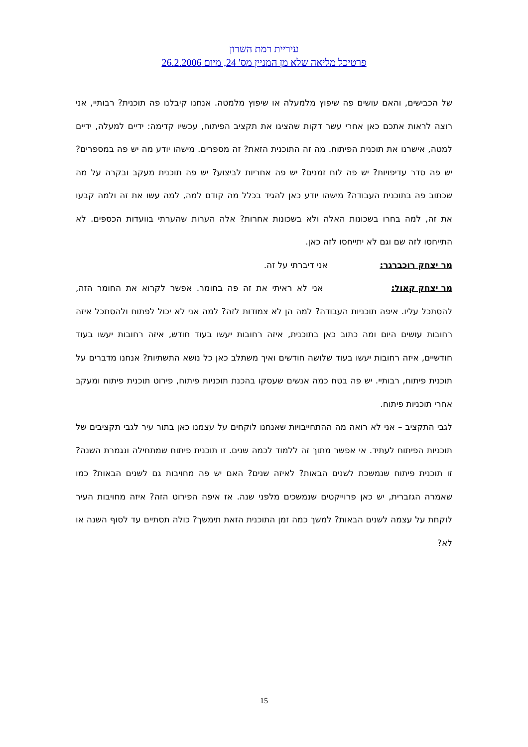עיריית רמת השרון
פרטיכל מליאה שלא מן המניין מס' 24, מיום 26.2.2006
של הכבישים, והאם עושים פה שיפוץ מלמעלה או שיפוץ מלמטה. אנחנו קיבלנו פה תוכנית? רבותיי, אני רוצה לראות אתכם כאן אחרי עשר דקות שהציגו את תקציב הפיתוח, עכשיו קדימה: ידיים למעלה, ידיים למטה, אישרנו את תוכנית הפיתוח. מה זה התוכנית הזאת? זה מספרים. מישהו יודע מה יש פה במספרים? יש פה סדר עדיפויות? יש פה לוח זמנים? יש פה אחריות לביצוע? יש פה תוכנית מעקב ובקרה על מה שכתוב פה בתוכנית העבודה? מישהו יודע כאן להגיד בכלל מה קודם למה, למה עשו את זה ולמה קבעו את זה, למה בחרו בשכונות האלה ולא בשכונות אחרות? אלה הערות שהערתי בוועדות הכספים. לא התייחסו לזה שם וגם לא יתייחסו לזה כאן.
מר יצחק רוכברגר: אני דיברתי על זה.
מר יצחק קאול: אני לא ראיתי את זה פה בחומר. אפשר לקרוא את החומר הזה, להסתכל עליו. איפה תוכניות העבודה? למה הן לא צמודות לזה? למה אני לא יכול לפתוח ולהסתכל איזה רחובות עושים היום ומה כתוב כאן בתוכנית, איזה רחובות יעשו בעוד חודש, איזה רחובות יעשו בעוד חודשיים, איזה רחובות יעשו בעוד שלושה חודשים ואיך משתלב כאן כל נושא התשתיות? אנחנו מדברים על תוכנית פיתוח, רבותיי. יש פה בטח כמה אנשים שעסקו בהכנת תוכניות פיתוח, פירוט תוכנית פיתוח ומעקב אחרי תוכניות פיתוח.
לגבי התקציב – אני לא רואה מה ההתחייבויות שאנחנו לוקחים על עצמנו כאן בתור עיר לגבי תקציבים של תוכניות הפיתוח לעתיד. אי אפשר מתוך זה ללמוד לכמה שנים. זו תוכנית פיתוח שמתחילה ונגמרת השנה? זו תוכנית פיתוח שנמשכת לשנים הבאות? לאיזה שנים? האם יש פה מחויבות גם לשנים הבאות? כמו שאמרה הגזברית, יש כאן פרוייקטים שנמשכים מלפני שנה. אז איפה הפירוט הזה? איזה מחויבות העיר לוקחת על עצמה לשנים הבאות? למשך כמה זמן התוכנית הזאת תימשך? כולה תסתיים עד לסוף השנה או לא?
15